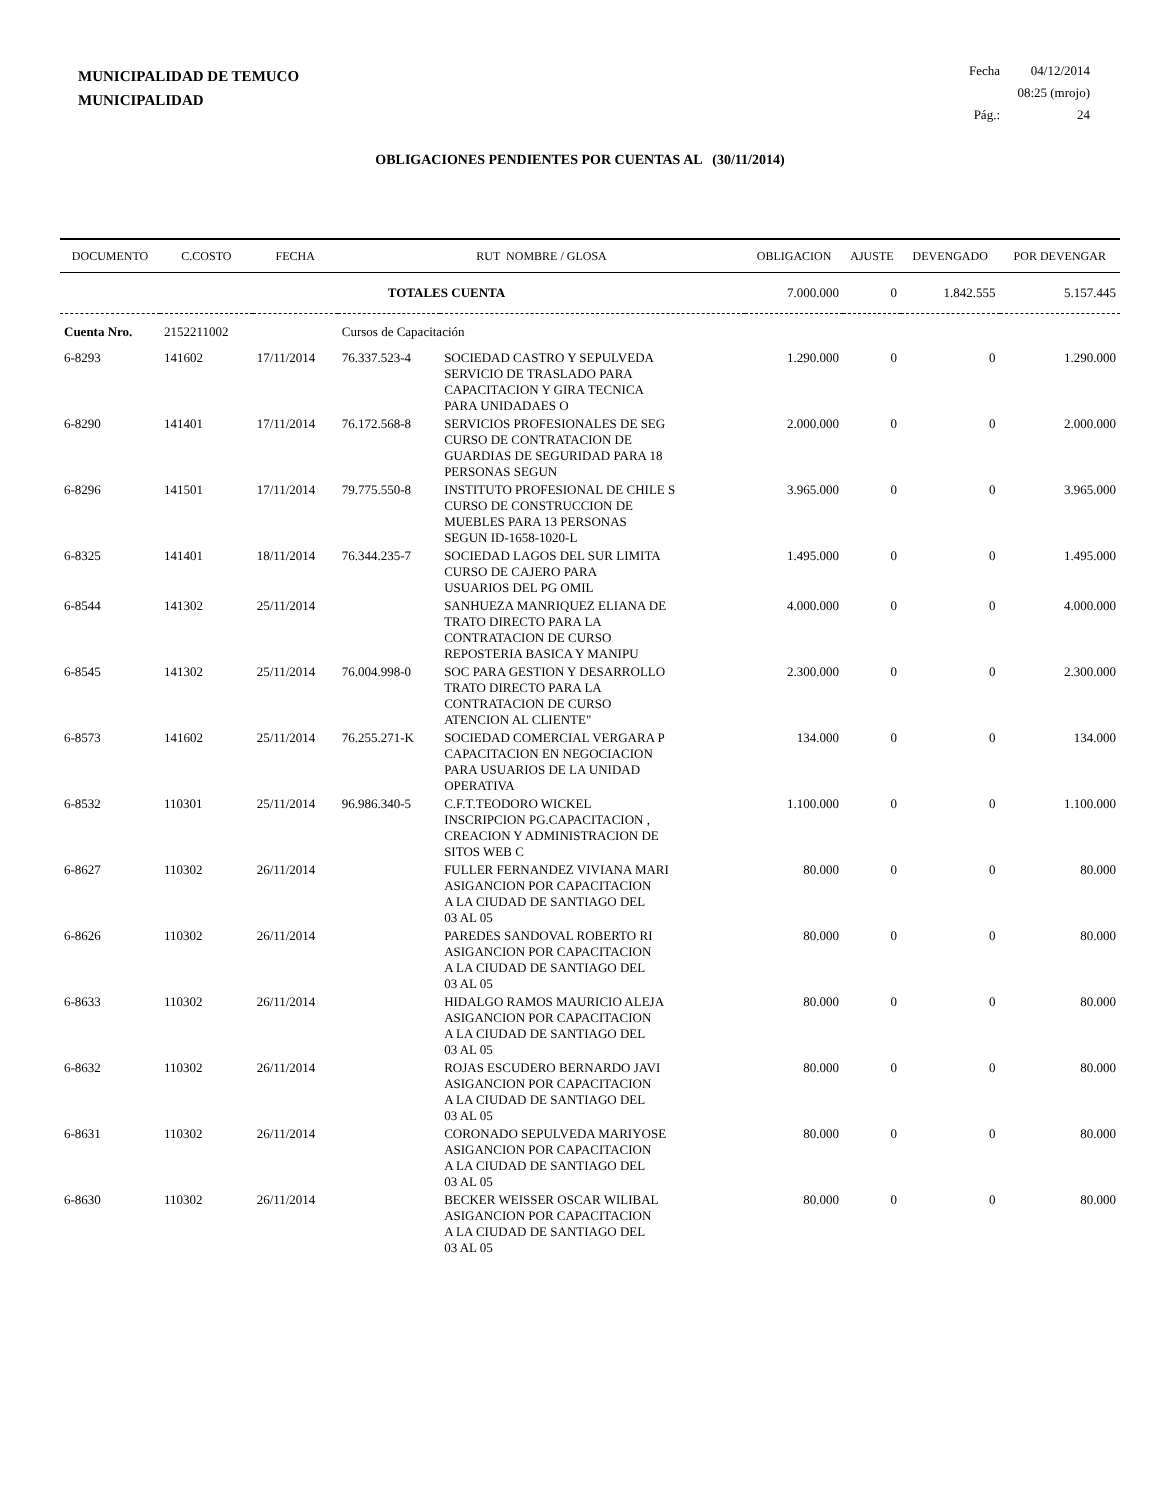MUNICIPALIDAD DE TEMUCO
MUNICIPALIDAD
Fecha 04/12/2014 08:25 (mrojo) Pág.: 24
OBLIGACIONES PENDIENTES POR CUENTAS AL (30/11/2014)
| DOCUMENTO | C.COSTO | FECHA | RUT NOMBRE / GLOSA | | OBLIGACION | AJUSTE | DEVENGADO | POR DEVENGAR |
| --- | --- | --- | --- | --- | --- | --- | --- | --- |
| | | | TOTALES CUENTA | | 7.000.000 | 0 | 1.842.555 | 5.157.445 |
| Cuenta Nro. | 2152211002 | | Cursos de Capacitación | | | | | |
| 6-8293 | 141602 | 17/11/2014 | 76.337.523-4 | SOCIEDAD CASTRO Y SEPULVEDA SERVICIO DE TRASLADO PARA CAPACITACION Y GIRA TECNICA PARA UNIDADAES O | 1.290.000 | 0 | 0 | 1.290.000 |
| 6-8290 | 141401 | 17/11/2014 | 76.172.568-8 | SERVICIOS PROFESIONALES DE SEG CURSO DE CONTRATACION DE GUARDIAS DE SEGURIDAD PARA 18 PERSONAS SEGUN | 2.000.000 | 0 | 0 | 2.000.000 |
| 6-8296 | 141501 | 17/11/2014 | 79.775.550-8 | INSTITUTO PROFESIONAL DE CHILE S CURSO DE CONSTRUCCION DE MUEBLES PARA 13 PERSONAS SEGUN ID-1658-1020-L | 3.965.000 | 0 | 0 | 3.965.000 |
| 6-8325 | 141401 | 18/11/2014 | 76.344.235-7 | SOCIEDAD LAGOS DEL SUR LIMITA CURSO DE CAJERO PARA USUARIOS DEL PG OMIL | 1.495.000 | 0 | 0 | 1.495.000 |
| 6-8544 | 141302 | 25/11/2014 | | SANHUEZA MANRIQUEZ ELIANA DE TRATO DIRECTO PARA LA CONTRATACION DE CURSO REPOSTERIA BASICA Y MANIPU | 4.000.000 | 0 | 0 | 4.000.000 |
| 6-8545 | 141302 | 25/11/2014 | 76.004.998-0 | SOC PARA GESTION Y DESARROLLO TRATO DIRECTO PARA LA CONTRATACION DE CURSO ATENCION AL CLIENTE" | 2.300.000 | 0 | 0 | 2.300.000 |
| 6-8573 | 141602 | 25/11/2014 | 76.255.271-K | SOCIEDAD COMERCIAL VERGARA P CAPACITACION EN NEGOCIACION PARA USUARIOS DE LA UNIDAD OPERATIVA | 134.000 | 0 | 0 | 134.000 |
| 6-8532 | 110301 | 25/11/2014 | 96.986.340-5 | C.F.T.TEODORO WICKEL INSCRIPCION PG.CAPACITACION , CREACION Y ADMINISTRACION DE SITOS WEB C | 1.100.000 | 0 | 0 | 1.100.000 |
| 6-8627 | 110302 | 26/11/2014 | | FULLER FERNANDEZ VIVIANA MARI ASIGANCION POR CAPACITACION A LA CIUDAD DE SANTIAGO DEL 03 AL 05 | 80.000 | 0 | 0 | 80.000 |
| 6-8626 | 110302 | 26/11/2014 | | PAREDES SANDOVAL ROBERTO RI ASIGANCION POR CAPACITACION A LA CIUDAD DE SANTIAGO DEL 03 AL 05 | 80.000 | 0 | 0 | 80.000 |
| 6-8633 | 110302 | 26/11/2014 | | HIDALGO RAMOS MAURICIO ALEJA ASIGANCION POR CAPACITACION A LA CIUDAD DE SANTIAGO DEL 03 AL 05 | 80.000 | 0 | 0 | 80.000 |
| 6-8632 | 110302 | 26/11/2014 | | ROJAS ESCUDERO BERNARDO JAVI ASIGANCION POR CAPACITACION A LA CIUDAD DE SANTIAGO DEL 03 AL 05 | 80.000 | 0 | 0 | 80.000 |
| 6-8631 | 110302 | 26/11/2014 | | CORONADO SEPULVEDA MARIYOSE ASIGANCION POR CAPACITACION A LA CIUDAD DE SANTIAGO DEL 03 AL 05 | 80.000 | 0 | 0 | 80.000 |
| 6-8630 | 110302 | 26/11/2014 | | BECKER WEISSER OSCAR WILIBAL ASIGANCION POR CAPACITACION A LA CIUDAD DE SANTIAGO DEL 03 AL 05 | 80.000 | 0 | 0 | 80.000 |